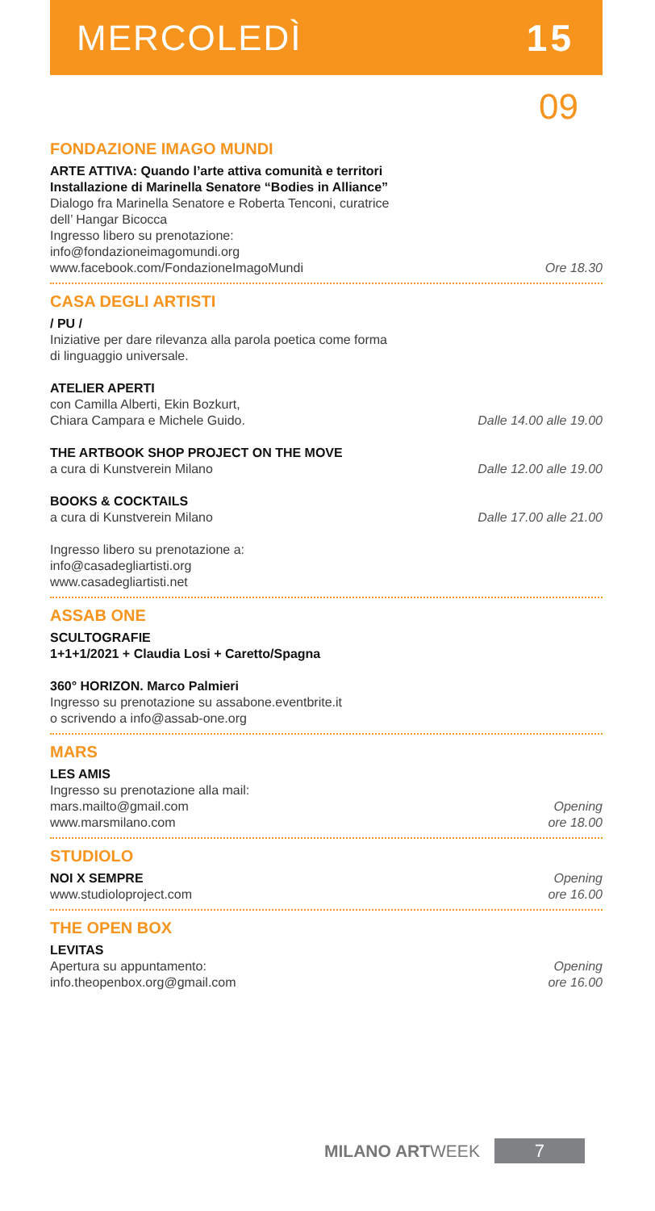MERCOLEDÌ 15
09
FONDAZIONE IMAGO MUNDI
ARTE ATTIVA: Quando l’arte attiva comunità e territori
Installazione di Marinella Senatore “Bodies in Alliance”
Dialogo fra Marinella Senatore e Roberta Tenconi, curatrice
dell’ Hangar Bicocca
Ingresso libero su prenotazione:
info@fondazioneimagomundi.org
www.facebook.com/FondazioneImagoMundi
Ore 18.30
CASA DEGLI ARTISTI
/ PU /
Iniziative per dare rilevanza alla parola poetica come forma
di linguaggio universale.
ATELIER APERTI
con Camilla Alberti, Ekin Bozkurt,
Chiara Campara e Michele Guido.
Dalle 14.00 alle 19.00
THE ARTBOOK SHOP PROJECT ON THE MOVE
a cura di Kunstverein Milano
Dalle 12.00 alle 19.00
BOOKS & COCKTAILS
a cura di Kunstverein Milano
Dalle 17.00 alle 21.00
Ingresso libero su prenotazione a:
info@casadegliartisti.org
www.casadegliartisti.net
ASSAB ONE
SCULTOGRAFIE
1+1+1/2021 + Claudia Losi + Caretto/Spagna
360° HORIZON. Marco Palmieri
Ingresso su prenotazione su assabone.eventbrite.it
o scrivendo a info@assab-one.org
MARS
LES AMIS
Ingresso su prenotazione alla mail:
mars.mailto@gmail.com
www.marsmilano.com
Opening
ore 18.00
STUDIOLO
NOI X SEMPRE
www.studioloproject.com
Opening
ore 16.00
THE OPEN BOX
LEVITAS
Apertura su appuntamento:
info.theopenbox.org@gmail.com
Opening
ore 16.00
MILANO ARTWEEK 7